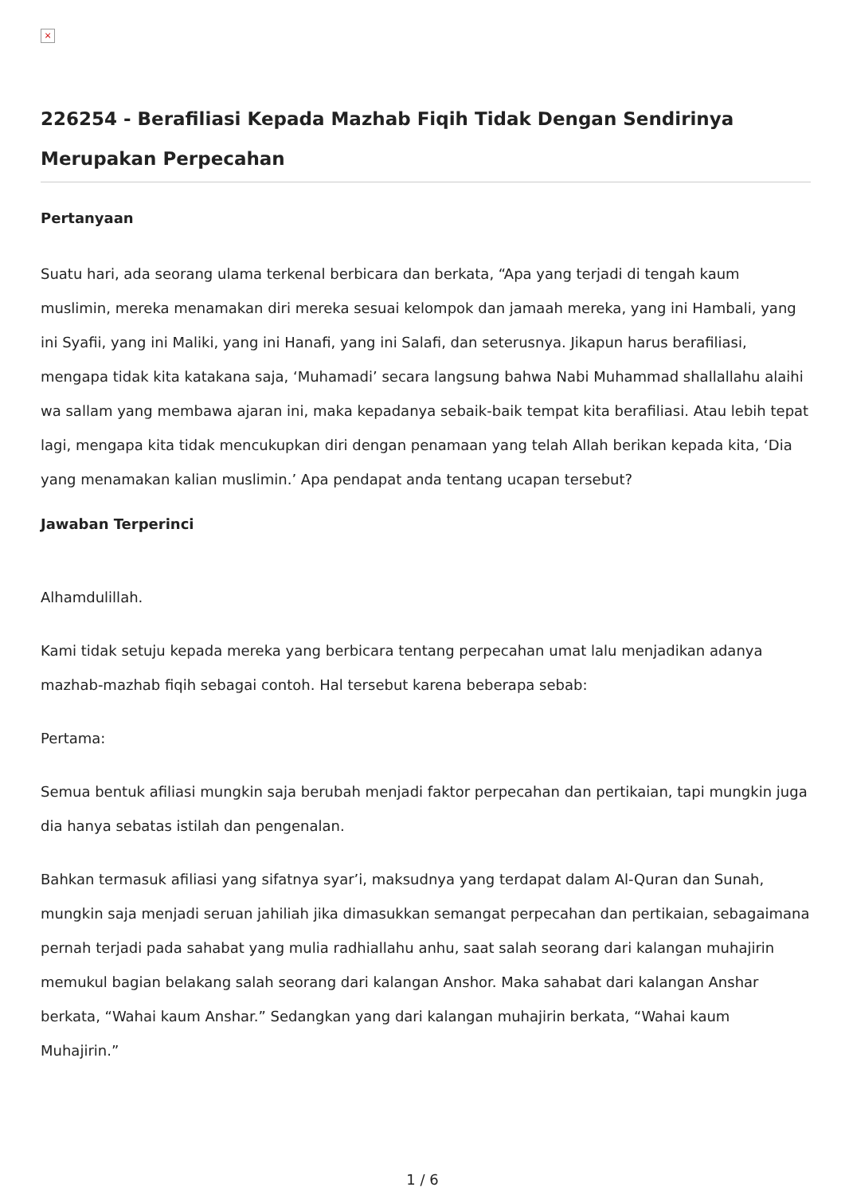×
226254 - Berafiliasi Kepada Mazhab Fiqih Tidak Dengan Sendirinya Merupakan Perpecahan
Pertanyaan
Suatu hari, ada seorang ulama terkenal berbicara dan berkata, “Apa yang terjadi di tengah kaum muslimin, mereka menamakan diri mereka sesuai kelompok dan jamaah mereka, yang ini Hambali, yang ini Syafii, yang ini Maliki, yang ini Hanafi, yang ini Salafi, dan seterusnya. Jikapun harus berafiliasi, mengapa tidak kita katakana saja, ‘Muhamadi’ secara langsung bahwa Nabi Muhammad shallallahu alaihi wa sallam yang membawa ajaran ini, maka kepadanya sebaik-baik tempat kita berafiliasi. Atau lebih tepat lagi, mengapa kita tidak mencukupkan diri dengan penamaan yang telah Allah berikan kepada kita, ‘Dia yang menamakan kalian muslimin.’ Apa pendapat anda tentang ucapan tersebut?
Jawaban Terperinci
Alhamdulillah.
Kami tidak setuju kepada mereka yang berbicara tentang perpecahan umat lalu menjadikan adanya mazhab-mazhab fiqih sebagai contoh. Hal tersebut karena beberapa sebab:
Pertama:
Semua bentuk afiliasi mungkin saja berubah menjadi faktor perpecahan dan pertikaian, tapi mungkin juga dia hanya sebatas istilah dan pengenalan.
Bahkan termasuk afiliasi yang sifatnya syar’i, maksudnya yang terdapat dalam Al-Quran dan Sunah, mungkin saja menjadi seruan jahiliah jika dimasukkan semangat perpecahan dan pertikaian, sebagaimana pernah terjadi pada sahabat yang mulia radhiallahu anhu, saat salah seorang dari kalangan muhajirin memukul bagian belakang salah seorang dari kalangan Anshor. Maka sahabat dari kalangan Anshar berkata, “Wahai kaum Anshar.” Sedangkan yang dari kalangan muhajirin berkata, “Wahai kaum Muhajirin.”
1 / 6